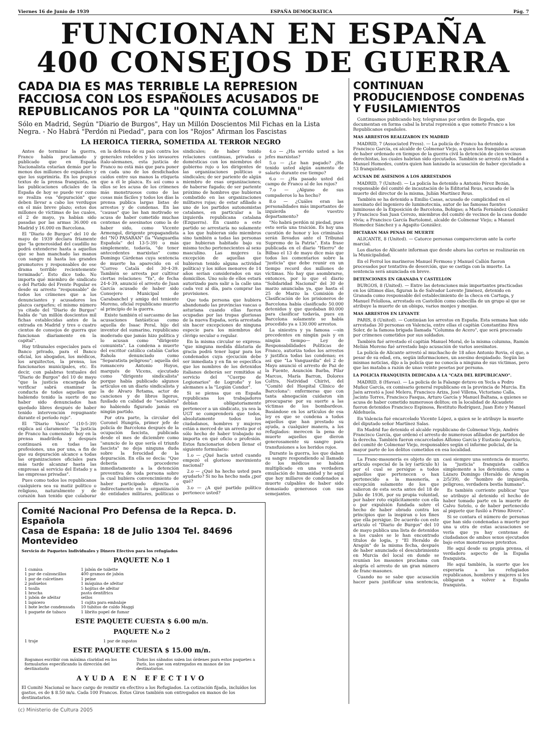Viernes 16 de Junio de 1939 ESPAÑA DEMOCRATICA Pág. 7
FUNCIONAN EN ESPAÑA
400 CONSEJOS DE GUERRA
CADA DIA ES MAS TERRIBLE LA REPRESION FACCIOSA CON LOS ESPAÑOLES ACUSADOS DE REPUBLICANOS POR LA "QUINTA COLUMNA"
Sólo en Madrid, Según "Diario de Burgos", Hay un Millón Doscientos Mil Fichas en la Lista Negra. - No Habrá "Perdón ni Piedad", para con los "Rojos" Afirman los Fascistas
LA HEROICA TIERRA, SOMETIDA AL TERROR NEGRO
Antes de terminar la guerra, Franco había proclamado y publicado que en España Nacionalista estarían demás por lo menos dos millones de españoles y que los suprimiría. En los propios textos de la prensa franquista, en las publicaciones oficiales de la España de hoy se puede ver como se realiza esa "depuración" que deben llevar a cabo los verdugos en el más breve plazo; estos dos millones de víctimas de las cuales, el 2 de mayo, ya habían sido pasadas por las armas 36.000 en Madrid y 16.000 en Barcelona.
El "Diario de Burgos" del 10 de mayo de 1939 declara fríamente que "la generosidad del caudillo no podrá extenderse hasta a aquellos que se han manchado las manos con sangre ni hasta los grandes promotores y responsables de ese drama terrible recientemente terminado". Esto dice todo. No importa qué miembro de sindicato o del Partido del Frente Popular es desde su arresto "responsable" de todos los crímenes que a los denunciantes y acusadores les plazca cargarles; el mismo número ya citado del "Diario de Burgos" habla de "un millón doscientos mil fichas establecidas antes de la entrada en Madrid y tres o cuatro cientos de consejos de guerra que funcionan diariamente en la capital".
Hay tribunales especiales para el Banco privado, para el Banco oficial, los abogados, los médicos, los arquitectos, la prensa, los funcionarios municipales, etc. Es decir, con palabras textuales del "Diario de Burgos" del 10 de mayo "que la justicia encargada de verificar sabrá examinar la conducta de todos aquellos que habiendo tenido la suerte de no haber sido denunciados han quedado libres después de haber tenido intervención repugnante durante el período rojo".
El "Diario Vasco" (10-5-39) explica así claramente: "la justicia de Franco ha comenzado hoy en la prensa madrileña y después continuará en todas las profesiones, una por una, a fin de que su depuración alcance a todas las organizaciones oficiales para más tarde alcanzar hasta las empresas al servicio del Estado y a las empresas privadas".
Pues como todos los republicanos cualquiera sea su matiz político o religioso, naturalmente y de corazón han tenido que colaborar en la defensa de su país contra los generales rebeldes y los invasores ítalo-alemanes, esta justicia de Franco no está más que para poner en cada uno de los desdichados caídos entre sus manos la etiqueta que a él le plazca. Es así como a ellos se les acusa de los crímenes más monstruosos como de las cosas más fáciles y todos los días la prensa publica largas listas de arrestos y de condenas. En las "causas" que las han motivado se acusa de haber cometido muchas centenas de asesinatos como la de haber sido, como Vicente Armengol, dirigente propagandista del "NO PASARAN" (la "Vanguardia Española" del 13-5-39) o más simplemente, todavía, "de tener antecedentes marxistas" como Domingo Cárdenas cuya sentencia de muerte ha aparecido en el "Correo Catalá del 30-4-39. También se arresta por cultivar ciertas relaciones: "Ya", de fecha 24-4-39, anunció el arresto de Juan García acusado de haber sido Consejero Municipal de Carabanchel y amigo del teniente Moreno, oficial republicano muerto al principio de la guerra.
Existe también el sarcasmo de las acusaciones fantásticas como aquella de Isaac Peral, hijo del inventor del sumarino, republicano moderado que jamás hizo política y lo acusan como "dirigente comunista". La condena a muerte del escritor católico catalán Carlos Rahola denunciado como "Separatista peligroso"; aquella del romancero Antonio Hoyos, marqués de Vicens, ejecutado como "dirigente sindicalista" porque había publicado algunos artículos en un diario sindicalista y la de Alvaro Retama, actor de canciones y de libros ligeros, fusilado en calidad de "socialista" no habiendo figurado jamás en ningún partido.
Por otra parte, la circular del Coronel Hungría, primer jefe de policía de Barcelona después de la ocupación fascista, publicada desde el mes de diciembre como "anuncio de lo que sería el triunfo fascista" no deja ninguna duda sobre la ferocidad de la depuración. En ella se decía: "Que debería procederse inmediatamente a la detención preventiva de toda persona sobre la cual hubiera convencimiento de haber participado directa o indirectamente en la organización de entidades militares, políticas o sindicales; de haber tenido relaciones continuas, privadas o domésticas con los miembros del gobierno rojo o los dirigentes de las organizaciones políticas o sindicales; de ser pariente de algún miembro de esas organizaciones; de haberse fugado; de ser pariente próximo de hombres que hubieran combatido en las organizaciones militares rojas; de estar afiliado a uno de los partidos autonomistas catalanes, en particular a la izquierda republicana catalana (Ezquerra). En cuanto a este partido se arrestaría no solamente a los que hubieran sido miembros sino también a todas las personas que hubieran habitado bajo su mismo techo pertenecientes al sexo masculino. Las mujeres (a excepción de aquellas que hubieran tenido alguna actividad política) y los niños menores de 14 años serían considerados en sus domicilios. Uno solo de ellos estará autorizado para salir a la calle una cada vez al día, para comprar las provisiones.
Que toda persona que hubiera abandonado las provincias vascas o asturiana cuando ellas fueron ocupadas por las tropas gloriosas de la nueva España, sería arrestada sin hacer excepciones de ninguna especie para los miembros del clérigo secular o regular.
En la misma circular se expresa: "que ninguna medida dilatoria de gracia podrá tener lugar para los condenados cuya ejecución debe ser inmediata y en fin se especifica que los nombres de los detenidos italianos deberán ser remitidos al servicio del "Cuerpo de Legionarios" de Logroño" y los alemanes a la "Legión Condor".
Si se piensa que en España republicana los trabajadores debían obligatoriamente pertenecer a un sindicato, ya sea la UGT se comprenderá que todos, absolutamente todos los ciudadanos, hombres y mujeres están a merced de un arresto por el sólo hecho de haber trabajado no importa en qué oficio o profesión. Estos funcionarios deben llenar el siguiente formulario:
1.o — ¿Qué hacía usted cuando empezó el glorioso movimiento nacional?
2.o — ¿Qué ha hecho usted para ayudarlo? Si no ha hecho nada ¿por qué?
3.o — ¿A qué partido político pertenece usted?
4.o — ¿Ha servido usted a los jefes marxistas?
5.o — ¿Le han pagado? ¿Ha tenido usted algún aumento de salario durante ese tiempo?
6.o — ¿Ha pasado usted del campo de Franco al de los rojos?
7.o — ¿Alguno de sus compañeros lo ha hecho?
8.o — ¿Cuáles eran las personalidades más importantes de izquierda de vuestro departamento?
"No habrá perdón ni piedad, pues esto sería una traición. Es hoy una cuestión de honor y los criminales serán llevados ante el Tribunal Supremo de la Patria". Esta frase publicada en el diario "Hierro" de Bilbao el 13 de mayo dice más que todos los comentarios sobre la "justicia" que debe reunir en un tiempo record dos millones de víctimas. No hay que asombrarse, entonces, por lo que el diario "Solidaridad Nacional" del 30 de marzo anunciaba ya, que hasta el 25 de Marzo la Comisión de Clasificación de los prisioneros de Barcelona había clasificado 50.000 detenidos y que quedaban 80.000 para clasificar todavía, pues en Barcelona solamente se había procedido ya a 130.000 arrestos.
La siniestra y ya famosa —sin precedentes en ningún país y en ningún tiempo— Ley de Responsabilidades Políticas de Franco, autoriza todos los arrestos y justifica todas las condenas; es así que "La Vanguardia" del 2 de Mayo anunció el arresto de Paz de la Fuente, Asunción Barba, Pilar Marcos, María Barron, Dolores Coltra, Natividad Chirivi, del "Comité del Hospital Clínico de Barcelona": enfermeras que con tanta abnegación cuidaron sin preocuparse por su suerte a las víctimas de los bombardeos. Basándose en los artículos de esa ley es que se condena a todos aquellos que han prestado su ayuda, a cualquier manera, a los refugiados: merecen la pena de muerte aquellos que dieron generosamente su sangre para transfusiones a los heridos rojos.
Durante la guerra, los que daban su sangre respondiendo al llamado de los médicos se habían multiplicado en una verdadera emulación de humanidad y he aquí que hoy millares de condenados a muerte culpables de haber sido demasiado generosos con sus semejantes.
Comité Nacional Pro Defensa de la Repca. D. Española
Casa de España: 18 de Julio 1304 Tel. 84696 Montevideo
Servicio de Paquetes Individuales y Dinero Efectivo para los refugiados
PAQUETE N.o 1
| 1 camisa 1 par de calzoncillos 1 par de calcetines 2 pañuelos 1 toalla 1 brocha 1 jabón de afeitar 1 lapicero 1 bote leche condensada 1 paquete de tabaco | 1 jabón de toilette 400 gramos de jabón 1 peine 1 máquina de afeitar 5 hojitas de afeitar pasta dentífrica sellos 1 cajita para embalaje 10 tubitos de caldo Maggi 1 librito papel de fumar |
ESTE PAQUETE CUESTA $ 6.00 m/n.
PAQUETE N.o 2
| 1 traje | 1 par de zapatos |
ESTE PAQUETE CUESTA $ 15.00 m/n.
| Rogamos escribir con máxima claridad en los formularios especificando la dirección del destinatario | Todos los sábados salen las órdenes para estos paquetes a París, los que son entregados en manos de los destinatarios. |
AYUDA EN EFECTIVO
El Comité Nacional se hace cargo de remitir en efectivo a los Refugiados. La cotización fijada, incluídos los gastos, es de $ 8.50 m/u. Cada 100 Francos. Estos Giros también son entregados en manos de los destinatarios.
CONTINUAN PRODUCIENDOSE CONDENAS Y FUSILAMIENTOS
Continuamos publicando hoy, telegramas por orden de llegada, que documentan en forma cabal la brutal represión a que somete Franco a los Republicanos españoles.
MAS ARRESTOS REALIZARON EN MADRID
MADRID, 7 (Associated Press). — La policía de Franco ha detenido a Francisco García, ex alcalde de Colmenar Viejo, a quien los franquistas acusan de haber ordenado en tiempos de la guerra civil la detención de cien vecinos derechistas, los cuales habrían sido ejecutados. También se arrestó en Madrid a Manuel Homedes, contra quien han lanzado la acusación de haber ejecutado a 53 franquistas.
ACUSAN DE ASESINOS A LOS ARRESTADOS
MADRID, 7 (United). — La policía ha detenido a Antonio Pérez Bezán, responsable del comité de incautación de la Editorial Reus, acusado de la muerte del director de la misma, Julián Martínez Reus.
También se ha detenido a Emilio Casas, acusado de complicidad en el asesinato del ingeniero de luminotecnia, autor de las famosas fuentes luminosas de la Exposición de Barcelona, Bohigas; a María Fernández González y Francisco San Juan Cerezo, miembros del comité de vecinos de la casa donde vivía; a Francisco García Bartolomé, alcalde de Colmenar Viejo; a Manuel Homedez Sánchez y a Agapito González.
DICTARAN MAS PENAS DE MUERTE
ALICANTE, 8 (United). — Catorce personas comparecieron ante la corte marcial.
Los diarios de Alicante informan que desde ahora las cortes se realizarán en la Municipalidad.
En el Ferrol los marineros Manuel Fermoso y Manuel Callón fueron procesados por tentativa de deserción, que se castiga con la muerte. La sentencia será anunciada en breve.
DETENCIONES EN GRANADA Y CASTELLON
BURGOS, 8 (United). — Entre las detenciones más importantes practicadas en los últimos días, figuran la de Salvador Lorente Jiménez, detenido en Granada como responsable del establecimiento de la checa en Cartuga, y Manuel Felollosa, arrestado en Castellón como cabecilla de un grupo al que se atribuye la muerte de un obispo, varios monjes y monjas.
MAS ARRESTOS EN LEVANTE
PARIS, 8 (United). — Continúan los arrestos en España. Esta semana han sido arrestadas 30 personas en Valencia, entre ellas el capitán Constantino Riva Soler, de la famosa brigada llamada "Columna de Acero", que será procesado por crímenes cometidos por sus soldados.
También fué arrestado el capitán Manuel Moral, de la misma columna, Ramón Melián Moreno fué arrestado bajo acusación de varios asesinatos.
La policía de Alicante arrestó al muchacho de 18 años Antonio Rovia, el que, a pesar de su edad, era, según informaciones, un asesino despiadado. Según las mismas noticias, dijo a la policía que no conocía a ninguna de sus víctimas, pero que las mataba a razón de unas veinte pesetas por persona.
LA POLICIA FRANQUISTA DEDICADA A LA "CAZA DEL REPUBLICANO".
MADRID, 8 (Havas). — La policía de la Falange detuvo en Yecla a Pedro Muñoz García, ex comisario general republicano en la provincia de Murcia. En Jaén arrestó a José Melero, Francisco Ariza, José Villena, Victoriano Calla, Jacinto Torres, Francisco Fasqua, Arturo García y Manuel Baltana, a quienes se acusa de haber cometido numerosos delitos; en la localidad de Alcaudete fueron detenidos Francisco Espinosa, Restituto Rodríguez, Juan Este y Manuel Aldehuela.
En Valencia fué encarcelado Vicente López, a quien se le atribuye la muerte del diputado señor Martínez Salas.
En Madrid fue detenido el alcalde republicano de Colmenar Viejo, Andrés Francisco García, que ordenó el arresto de numerosos afiliados de partidos de la derecha. También fueron encarcelados Alfonso García y Eustasio Aparicio, del comité de Colmenar Viejo, responsables según el informe policial, de la mayor parte de los delitos cometidos en esa localidad.
La Franc-masonería es objeto de un artículo especial de la ley (artículo h) por el cual se persigue a todos aquellos que pertenecen o han pertenecido a la masonería, a excepción solamente de los que salieron de esta secta antes del 18 de Julio de 1936, por su propia voluntad, por haber roto explícitamente con ella o por expulsión fundada sobre el hecho de haber obrado contra los principios que la inspiran o los fines que ella persigue. De acuerdo con este artículo el "Diario de Burgos" del 10 de mayo publica una lista de detenidos a los cuales se le han encontrado títulos de logia, y "El Heraldo de Aragón" de la misma fecha, después de haber anunciado el descubrimiento en Murcia del local en donde se reunían los masones proclama con alegría el arresto de un gran número de franc-masones.
Cuando no se sabe que acusación hacer para justificar una sentencia, casi siempre una sentencia de muerte, la "justicia" franquista califica simplemente a los detenidos, como a Lázaro Domingo (Heraldo de Aragón 2/5/39), de "hombre de izquierda, peligroso, verdadera bestia humana".
Es también corriente publicar "que se atribuye al detenido el hecho de haber tomado parte en la muerte de Calvo Sotelo, o de haber pertenecido al piquete que fusiló a Primo Rivera".
Si se contara el número de personas que han sido condenadas a muerte por una u otra de estas acusaciones se vería que ya hay centenas de ciudadanos de ambos sexos ejecutados bajo estos monstruosos pretextos.
He aquí desde su propia prensa, el verdadero aspecto de la España franquista.
He aquí también, la suerte que les esperaría a los refugiados republicanos, hombres y mujeres si les obligaran a volver a España franquista.
(c) Ministerio de Cultura 2005